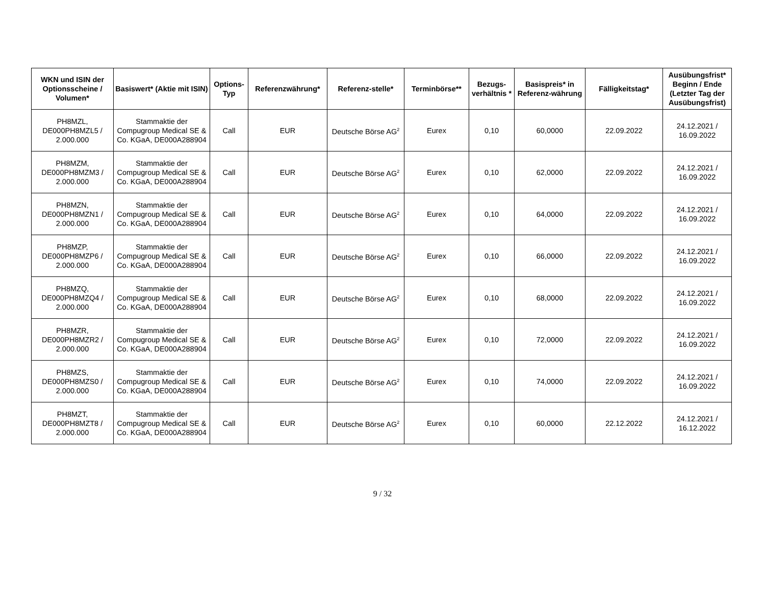| WKN und ISIN der Optionsscheine / Volumen* | Basiswert* (Aktie mit ISIN) | Options-Typ | Referenzwährung* | Referenz-stelle* | Terminbörse** | Bezugs-verhältnis * | Basispreis* in Referenz-währung | Fälligkeitstag* | Ausübungsfrist* Beginn / Ende (Letzter Tag der Ausübungsfrist) |
| --- | --- | --- | --- | --- | --- | --- | --- | --- | --- |
| PH8MZL, DE000PH8MZL5 / 2.000.000 | Stammaktie der Compugroup Medical SE & Co. KGaA, DE000A288904 | Call | EUR | Deutsche Börse AG<sup>2</sup> | Eurex | 0,10 | 60,0000 | 22.09.2022 | 24.12.2021 / 16.09.2022 |
| PH8MZM, DE000PH8MZM3 / 2.000.000 | Stammaktie der Compugroup Medical SE & Co. KGaA, DE000A288904 | Call | EUR | Deutsche Börse AG<sup>2</sup> | Eurex | 0,10 | 62,0000 | 22.09.2022 | 24.12.2021 / 16.09.2022 |
| PH8MZN, DE000PH8MZN1 / 2.000.000 | Stammaktie der Compugroup Medical SE & Co. KGaA, DE000A288904 | Call | EUR | Deutsche Börse AG<sup>2</sup> | Eurex | 0,10 | 64,0000 | 22.09.2022 | 24.12.2021 / 16.09.2022 |
| PH8MZP, DE000PH8MZP6 / 2.000.000 | Stammaktie der Compugroup Medical SE & Co. KGaA, DE000A288904 | Call | EUR | Deutsche Börse AG<sup>2</sup> | Eurex | 0,10 | 66,0000 | 22.09.2022 | 24.12.2021 / 16.09.2022 |
| PH8MZQ, DE000PH8MZQ4 / 2.000.000 | Stammaktie der Compugroup Medical SE & Co. KGaA, DE000A288904 | Call | EUR | Deutsche Börse AG<sup>2</sup> | Eurex | 0,10 | 68,0000 | 22.09.2022 | 24.12.2021 / 16.09.2022 |
| PH8MZR, DE000PH8MZR2 / 2.000.000 | Stammaktie der Compugroup Medical SE & Co. KGaA, DE000A288904 | Call | EUR | Deutsche Börse AG<sup>2</sup> | Eurex | 0,10 | 72,0000 | 22.09.2022 | 24.12.2021 / 16.09.2022 |
| PH8MZS, DE000PH8MZS0 / 2.000.000 | Stammaktie der Compugroup Medical SE & Co. KGaA, DE000A288904 | Call | EUR | Deutsche Börse AG<sup>2</sup> | Eurex | 0,10 | 74,0000 | 22.09.2022 | 24.12.2021 / 16.09.2022 |
| PH8MZT, DE000PH8MZT8 / 2.000.000 | Stammaktie der Compugroup Medical SE & Co. KGaA, DE000A288904 | Call | EUR | Deutsche Börse AG<sup>2</sup> | Eurex | 0,10 | 60,0000 | 22.12.2022 | 24.12.2021 / 16.12.2022 |
9 / 32